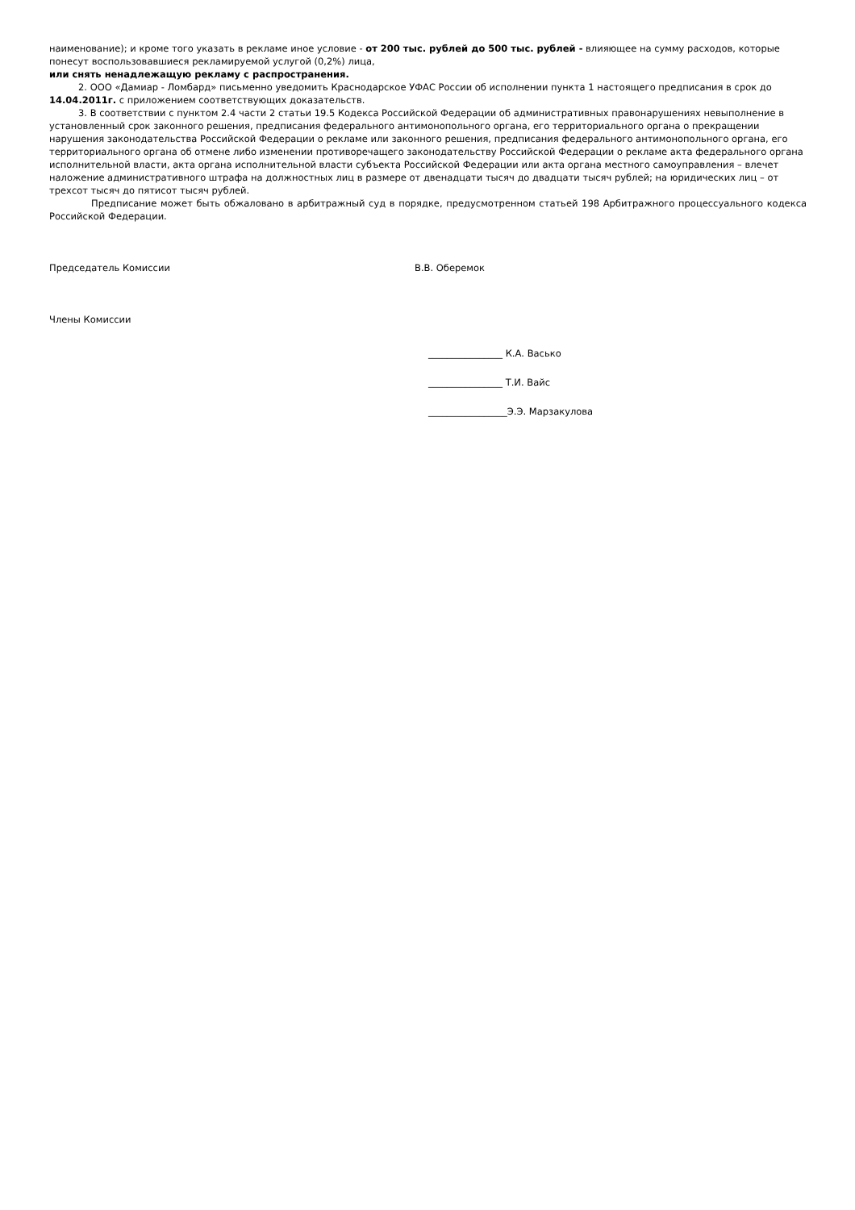наименование); и кроме того указать в рекламе иное условие - от 200 тыс. рублей до 500 тыс. рублей - влияющее на сумму расходов, которые понесут воспользовавшиеся рекламируемой услугой (0,2%) лица,
или снять ненадлежащую рекламу с распространения.
2. ООО «Дамиар - Ломбард» письменно уведомить Краснодарское УФАС России об исполнении пункта 1 настоящего предписания в срок до 14.04.2011г. с приложением соответствующих доказательств.
3. В соответствии с пунктом 2.4 части 2 статьи 19.5 Кодекса Российской Федерации об административных правонарушениях невыполнение в установленный срок законного решения, предписания федерального антимонопольного органа, его территориального органа о прекращении нарушения законодательства Российской Федерации о рекламе или законного решения, предписания федерального антимонопольного органа, его территориального органа об отмене либо изменении противоречащего законодательству Российской Федерации о рекламе акта федерального органа исполнительной власти, акта органа исполнительной власти субъекта Российской Федерации или акта органа местного самоуправления – влечет наложение административного штрафа на должностных лиц в размере от двенадцати тысяч до двадцати тысяч рублей; на юридических лиц – от трехсот тысяч до пятисот тысяч рублей.
Предписание может быть обжаловано в арбитражный суд в порядке, предусмотренном статьей 198 Арбитражного процессуального кодекса Российской Федерации.
Председатель Комиссии В.В. Оберемок
Члены Комиссии
________________ К.А. Васько
________________ Т.И. Вайс
_________________Э.Э. Марзакулова